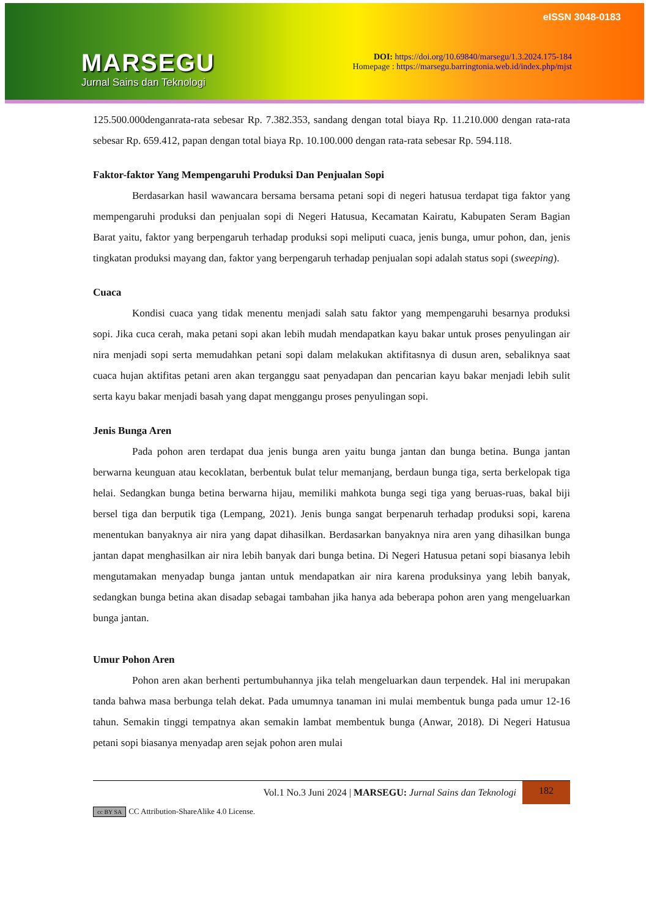MARSEGU
Jurnal Sains dan Teknologi
eISSN 3048-0183
DOI: https://doi.org/10.69840/marsegu/1.3.2024.175-184
Homepage : https://marsegu.barringtonia.web.id/index.php/mjst
125.500.000denganrata-rata sebesar Rp. 7.382.353, sandang dengan total biaya Rp. 11.210.000 dengan rata-rata sebesar Rp. 659.412, papan dengan total biaya Rp. 10.100.000 dengan rata-rata sebesar Rp. 594.118.
Faktor-faktor Yang Mempengaruhi Produksi Dan Penjualan Sopi
Berdasarkan hasil wawancara bersama bersama petani sopi di negeri hatusua terdapat tiga faktor yang mempengaruhi produksi dan penjualan sopi di Negeri Hatusua, Kecamatan Kairatu, Kabupaten Seram Bagian Barat yaitu, faktor yang berpengaruh terhadap produksi sopi meliputi cuaca, jenis bunga, umur pohon, dan, jenis tingkatan produksi mayang dan, faktor yang berpengaruh terhadap penjualan sopi adalah status sopi (sweeping).
Cuaca
Kondisi cuaca yang tidak menentu menjadi salah satu faktor yang mempengaruhi besarnya produksi sopi. Jika cuca cerah, maka petani sopi akan lebih mudah mendapatkan kayu bakar untuk proses penyulingan air nira menjadi sopi serta memudahkan petani sopi dalam melakukan aktifitasnya di dusun aren, sebaliknya saat cuaca hujan aktifitas petani aren akan terganggu saat penyadapan dan pencarian kayu bakar menjadi lebih sulit serta kayu bakar menjadi basah yang dapat menggangu proses penyulingan sopi.
Jenis Bunga Aren
Pada pohon aren terdapat dua jenis bunga aren yaitu bunga jantan dan bunga betina. Bunga jantan berwarna keunguan atau kecoklatan, berbentuk bulat telur memanjang, berdaun bunga tiga, serta berkelopak tiga helai. Sedangkan bunga betina berwarna hijau, memiliki mahkota bunga segi tiga yang beruas-ruas, bakal biji bersel tiga dan berputik tiga (Lempang, 2021). Jenis bunga sangat berpenaruh terhadap produksi sopi, karena menentukan banyaknya air nira yang dapat dihasilkan. Berdasarkan banyaknya nira aren yang dihasilkan bunga jantan dapat menghasilkan air nira lebih banyak dari bunga betina. Di Negeri Hatusua petani sopi biasanya lebih mengutamakan menyadap bunga jantan untuk mendapatkan air nira karena produksinya yang lebih banyak, sedangkan bunga betina akan disadap sebagai tambahan jika hanya ada beberapa pohon aren yang mengeluarkan bunga jantan.
Umur Pohon Aren
Pohon aren akan berhenti pertumbuhannya jika telah mengeluarkan daun terpendek. Hal ini merupakan tanda bahwa masa berbunga telah dekat. Pada umumnya tanaman ini mulai membentuk bunga pada umur 12-16 tahun. Semakin tinggi tempatnya akan semakin lambat membentuk bunga (Anwar, 2018). Di Negeri Hatusua petani sopi biasanya menyadap aren sejak pohon aren mulai
Vol.1 No.3 Juni 2024 | MARSEGU: Jurnal Sains dan Teknologi
182
cc BY SA CC Attribution-ShareAlike 4.0 License.